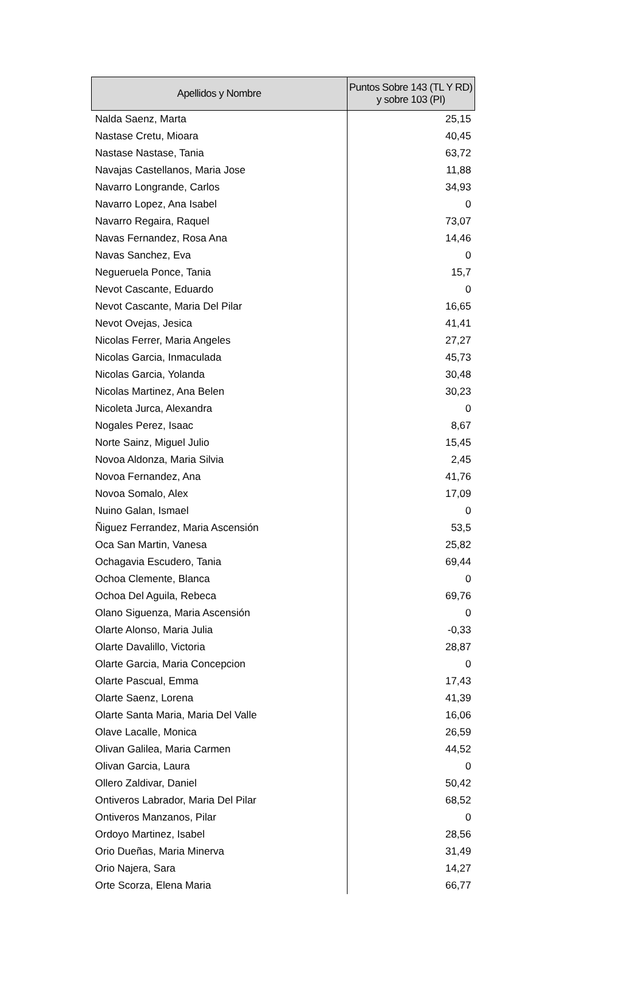| Apellidos y Nombre | Puntos Sobre 143 (TL Y RD) y sobre 103 (PI) |
| --- | --- |
| Nalda Saenz, Marta | 25,15 |
| Nastase Cretu, Mioara | 40,45 |
| Nastase Nastase, Tania | 63,72 |
| Navajas Castellanos, Maria Jose | 11,88 |
| Navarro Longrande, Carlos | 34,93 |
| Navarro Lopez, Ana Isabel | 0 |
| Navarro Regaira, Raquel | 73,07 |
| Navas Fernandez, Rosa Ana | 14,46 |
| Navas Sanchez, Eva | 0 |
| Negueruela Ponce, Tania | 15,7 |
| Nevot Cascante, Eduardo | 0 |
| Nevot Cascante, Maria Del Pilar | 16,65 |
| Nevot Ovejas, Jesica | 41,41 |
| Nicolas Ferrer, Maria Angeles | 27,27 |
| Nicolas Garcia, Inmaculada | 45,73 |
| Nicolas Garcia, Yolanda | 30,48 |
| Nicolas Martinez, Ana Belen | 30,23 |
| Nicoleta Jurca, Alexandra | 0 |
| Nogales Perez, Isaac | 8,67 |
| Norte Sainz, Miguel Julio | 15,45 |
| Novoa Aldonza, Maria Silvia | 2,45 |
| Novoa Fernandez, Ana | 41,76 |
| Novoa Somalo, Alex | 17,09 |
| Nuino Galan, Ismael | 0 |
| Ñiguez Ferrandez, Maria Ascensión | 53,5 |
| Oca San Martin, Vanesa | 25,82 |
| Ochagavia Escudero, Tania | 69,44 |
| Ochoa Clemente, Blanca | 0 |
| Ochoa Del Aguila, Rebeca | 69,76 |
| Olano Siguenza, Maria Ascensión | 0 |
| Olarte Alonso, Maria Julia | -0,33 |
| Olarte Davalillo, Victoria | 28,87 |
| Olarte Garcia, Maria Concepcion | 0 |
| Olarte Pascual, Emma | 17,43 |
| Olarte Saenz, Lorena | 41,39 |
| Olarte Santa Maria, Maria Del Valle | 16,06 |
| Olave Lacalle, Monica | 26,59 |
| Olivan Galilea, Maria Carmen | 44,52 |
| Olivan Garcia, Laura | 0 |
| Ollero Zaldivar, Daniel | 50,42 |
| Ontiveros Labrador, Maria Del Pilar | 68,52 |
| Ontiveros Manzanos, Pilar | 0 |
| Ordoyo Martinez, Isabel | 28,56 |
| Orio Dueñas, Maria Minerva | 31,49 |
| Orio Najera, Sara | 14,27 |
| Orte Scorza, Elena Maria | 66,77 |